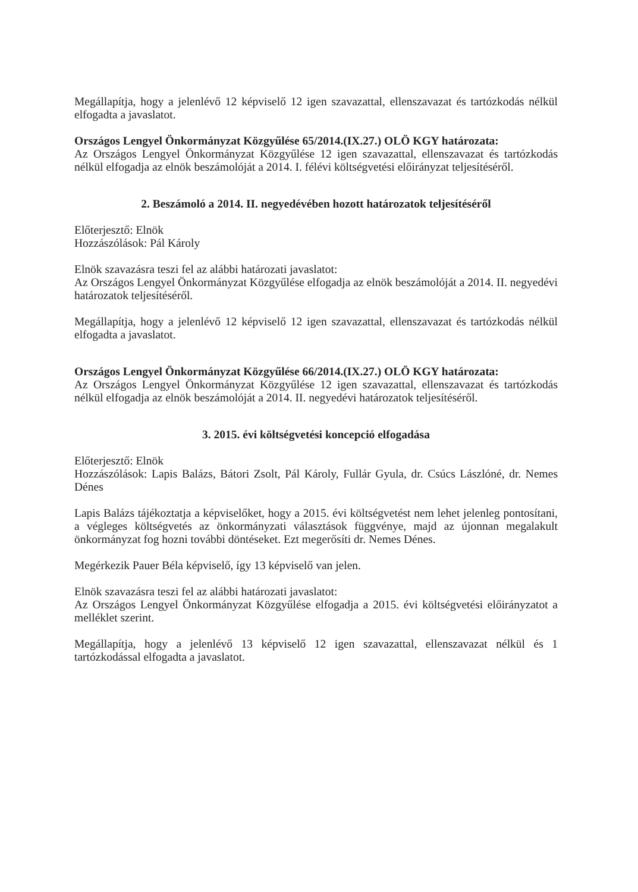Megállapítja, hogy a jelenlévő 12 képviselő 12 igen szavazattal, ellenszavazat és tartózkodás nélkül elfogadta a javaslatot.
Országos Lengyel Önkormányzat Közgyűlése 65/2014.(IX.27.) OLÖ KGY határozata:
Az Országos Lengyel Önkormányzat Közgyűlése 12 igen szavazattal, ellenszavazat és tartózkodás nélkül elfogadja az elnök beszámolóját a 2014. I. félévi költségvetési előirányzat teljesítéséről.
2. Beszámoló a 2014. II. negyedévében hozott határozatok teljesítéséről
Előterjesztő: Elnök
Hozzászólások: Pál Károly
Elnök szavazásra teszi fel az alábbi határozati javaslatot:
Az Országos Lengyel Önkormányzat Közgyűlése elfogadja az elnök beszámolóját a 2014. II. negyedévi határozatok teljesítéséről.
Megállapítja, hogy a jelenlévő 12 képviselő 12 igen szavazattal, ellenszavazat és tartózkodás nélkül elfogadta a javaslatot.
Országos Lengyel Önkormányzat Közgyűlése 66/2014.(IX.27.) OLÖ KGY határozata:
Az Országos Lengyel Önkormányzat Közgyűlése 12 igen szavazattal, ellenszavazat és tartózkodás nélkül elfogadja az elnök beszámolóját a 2014. II. negyedévi határozatok teljesítéséről.
3. 2015. évi költségvetési koncepció elfogadása
Előterjesztő: Elnök
Hozzászólások: Lapis Balázs, Bátori Zsolt, Pál Károly, Fullár Gyula, dr. Csúcs Lászlóné, dr. Nemes Dénes
Lapis Balázs tájékoztatja a képviselőket, hogy a 2015. évi költségvetést nem lehet jelenleg pontosítani, a végleges költségvetés az önkormányzati választások függvénye, majd az újonnan megalakult önkormányzat fog hozni további döntéseket. Ezt megerősíti dr. Nemes Dénes.
Megérkezik Pauer Béla képviselő, így 13 képviselő van jelen.
Elnök szavazásra teszi fel az alábbi határozati javaslatot:
Az Országos Lengyel Önkormányzat Közgyűlése elfogadja a 2015. évi költségvetési előirányzatot a melléklet szerint.
Megállapítja, hogy a jelenlévő 13 képviselő 12 igen szavazattal, ellenszavazat nélkül és 1 tartózkodással elfogadta a javaslatot.